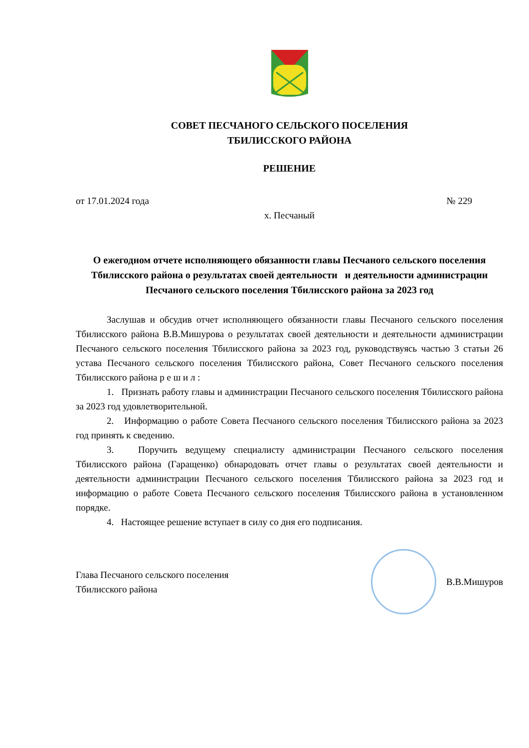СОВЕТ ПЕСЧАНОГО СЕЛЬСКОГО ПОСЕЛЕНИЯ
ТБИЛИССКОГО РАЙОНА
РЕШЕНИЕ
от 17.01.2024 года № 229
х. Песчаный
О ежегодном отчете исполняющего обязанности главы Песчаного сельского поселения Тбилисского района о результатах своей деятельности и деятельности администрации Песчаного сельского поселения Тбилисского района за 2023 год
Заслушав и обсудив отчет исполняющего обязанности главы Песчаного сельского поселения Тбилисского района В.В.Мишурова о результатах своей деятельности и деятельности администрации Песчаного сельского поселения Тбилисского района за 2023 год, руководствуясь частью 3 статьи 26 устава Песчаного сельского поселения Тбилисского района, Совет Песчаного сельского поселения Тбилисского района р е ш и л :
1. Признать работу главы и администрации Песчаного сельского поселения Тбилисского района за 2023 год удовлетворительной.
2. Информацию о работе Совета Песчаного сельского поселения Тбилисского района за 2023 год принять к сведению.
3. Поручить ведущему специалисту администрации Песчаного сельского поселения Тбилисского района (Гаращенко) обнародовать отчет главы о результатах своей деятельности и деятельности администрации Песчаного сельского поселения Тбилисского района за 2023 год и информацию о работе Совета Песчаного сельского поселения Тбилисского района в установленном порядке.
4. Настоящее решение вступает в силу со дня его подписания.
Глава Песчаного сельского поселения
Тбилисского района
В.В.Мишуров